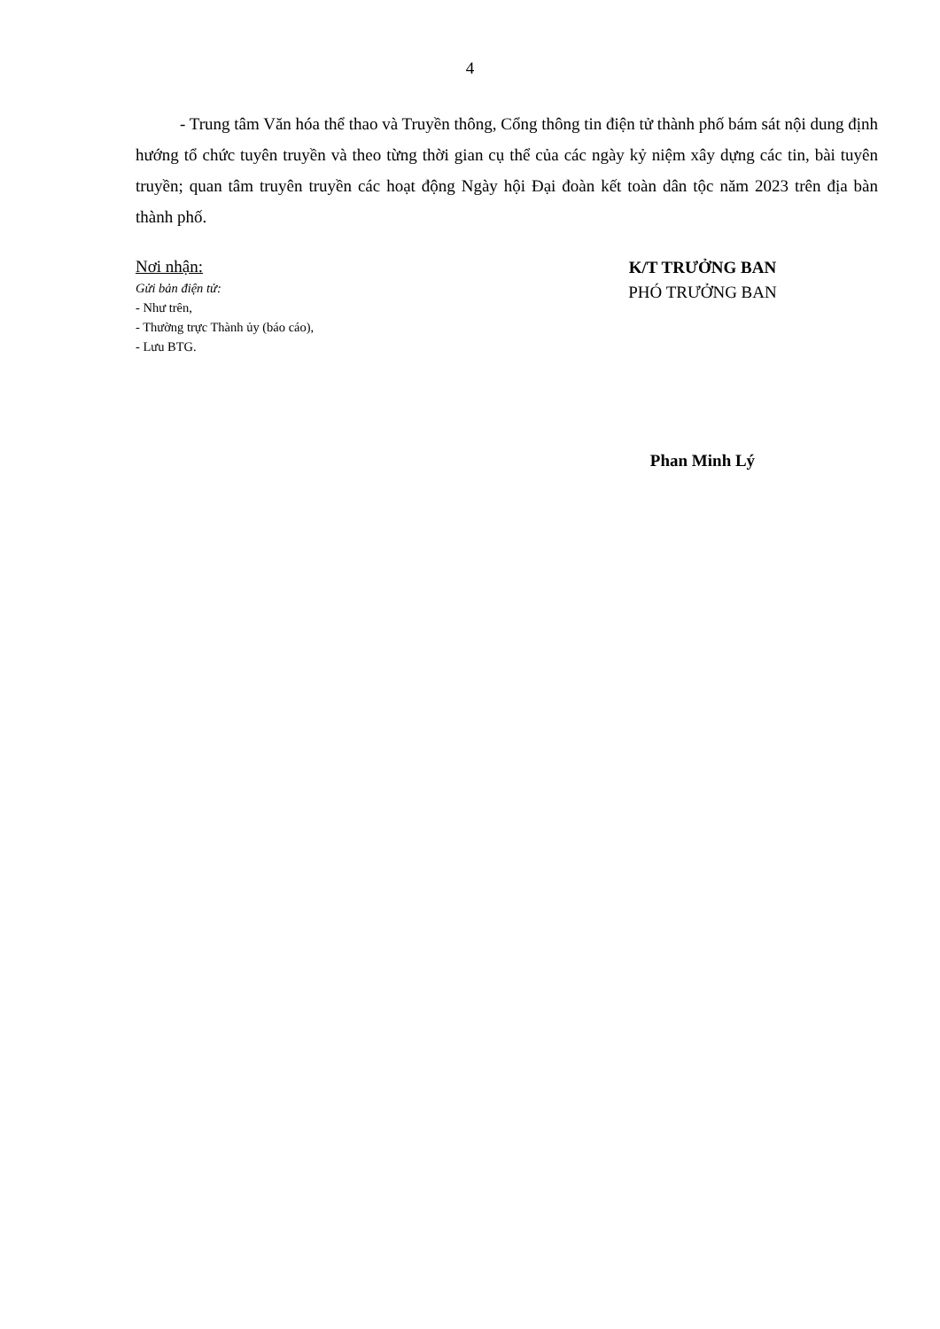4
- Trung tâm Văn hóa thể thao và Truyền thông, Cổng thông tin điện tử thành phố bám sát nội dung định hướng tổ chức tuyên truyền và theo từng thời gian cụ thể của các ngày kỷ niệm xây dựng các tin, bài tuyên truyền; quan tâm truyên truyền các hoạt động Ngày hội Đại đoàn kết toàn dân tộc năm 2023 trên địa bàn thành phố.
Nơi nhận:
Gửi bản điện tử:
- Như trên,
- Thường trực Thành ủy (báo cáo),
- Lưu BTG.
K/T TRƯỞNG BAN
PHÓ TRƯỞNG BAN
Phan Minh Lý